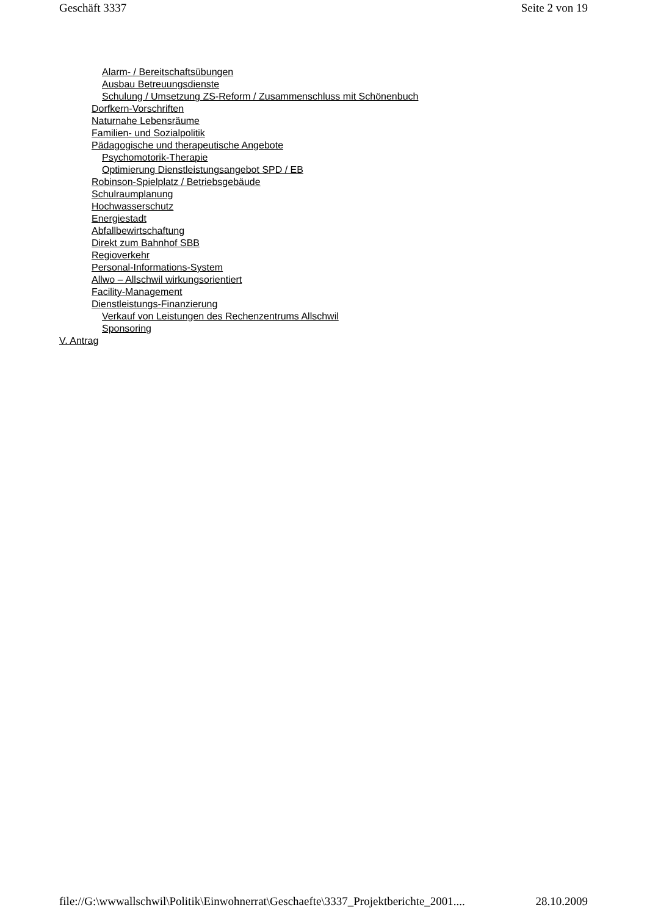Geschäft 3337 Seite 2 von 19
Alarm- / Bereitschaftsübungen
Ausbau Betreuungsdienste
Schulung / Umsetzung ZS-Reform / Zusammenschluss mit Schönenbuch
Dorfkern-Vorschriften
Naturnahe Lebensräume
Familien- und Sozialpolitik
Pädagogische und therapeutische Angebote
Psychomotorik-Therapie
Optimierung Dienstleistungsangebot SPD / EB
Robinson-Spielplatz / Betriebsgebäude
Schulraumplanung
Hochwasserschutz
Energiestadt
Abfallbewirtschaftung
Direkt zum Bahnhof SBB
Regioverkehr
Personal-Informations-System
Allwo – Allschwil wirkungsorientiert
Facility-Management
Dienstleistungs-Finanzierung
Verkauf von Leistungen des Rechenzentrums Allschwil
Sponsoring
V. Antrag
file://G:\wwwallschwil\Politik\Einwohnerrat\Geschaefte\3337_Projektberichte_2001.... 28.10.2009